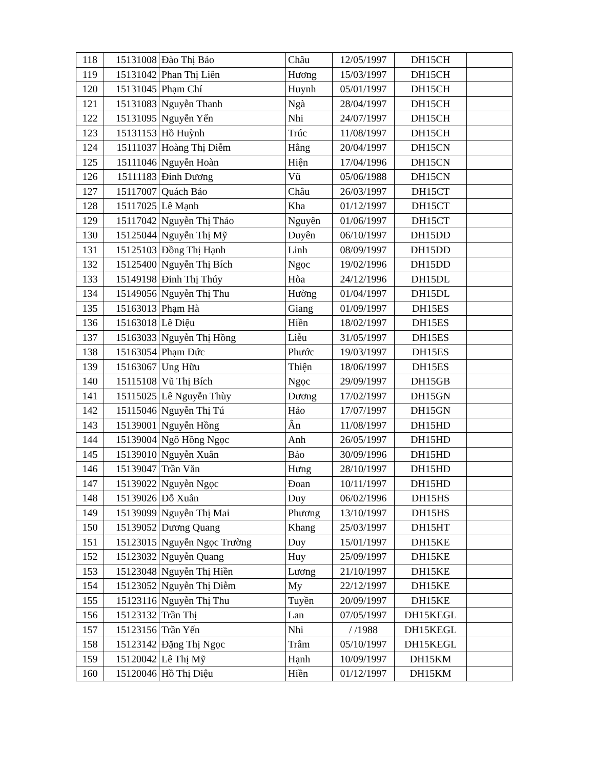| 118 | 15131008 | Đào Thị Bảo | Châu | 12/05/1997 | DH15CH | |
| 119 | 15131042 | Phan Thị Liên | Hương | 15/03/1997 | DH15CH | |
| 120 | 15131045 | Phạm Chí | Huynh | 05/01/1997 | DH15CH | |
| 121 | 15131083 | Nguyễn Thanh | Ngà | 28/04/1997 | DH15CH | |
| 122 | 15131095 | Nguyễn Yến | Nhi | 24/07/1997 | DH15CH | |
| 123 | 15131153 | Hồ Huỳnh | Trúc | 11/08/1997 | DH15CH | |
| 124 | 15111037 | Hoàng Thị Diễm | Hằng | 20/04/1997 | DH15CN | |
| 125 | 15111046 | Nguyễn Hoàn | Hiện | 17/04/1996 | DH15CN | |
| 126 | 15111183 | Đinh Dương | Vũ | 05/06/1988 | DH15CN | |
| 127 | 15117007 | Quách Bảo | Châu | 26/03/1997 | DH15CT | |
| 128 | 15117025 | Lê Mạnh | Kha | 01/12/1997 | DH15CT | |
| 129 | 15117042 | Nguyễn Thị Thảo | Nguyên | 01/06/1997 | DH15CT | |
| 130 | 15125044 | Nguyễn Thị Mỹ | Duyên | 06/10/1997 | DH15DD | |
| 131 | 15125103 | Đồng Thị Hạnh | Linh | 08/09/1997 | DH15DD | |
| 132 | 15125400 | Nguyễn Thị Bích | Ngọc | 19/02/1996 | DH15DD | |
| 133 | 15149198 | Đinh Thị Thúy | Hòa | 24/12/1996 | DH15DL | |
| 134 | 15149056 | Nguyễn Thị Thu | Hường | 01/04/1997 | DH15DL | |
| 135 | 15163013 | Phạm Hà | Giang | 01/09/1997 | DH15ES | |
| 136 | 15163018 | Lê Diệu | Hiền | 18/02/1997 | DH15ES | |
| 137 | 15163033 | Nguyễn Thị Hồng | Liễu | 31/05/1997 | DH15ES | |
| 138 | 15163054 | Phạm Đức | Phước | 19/03/1997 | DH15ES | |
| 139 | 15163067 | Ung Hữu | Thiện | 18/06/1997 | DH15ES | |
| 140 | 15115108 | Vũ Thị Bích | Ngọc | 29/09/1997 | DH15GB | |
| 141 | 15115025 | Lê Nguyễn Thùy | Dương | 17/02/1997 | DH15GN | |
| 142 | 15115046 | Nguyễn Thị Tú | Hảo | 17/07/1997 | DH15GN | |
| 143 | 15139001 | Nguyễn Hồng | Ân | 11/08/1997 | DH15HD | |
| 144 | 15139004 | Ngô Hồng Ngọc | Anh | 26/05/1997 | DH15HD | |
| 145 | 15139010 | Nguyễn Xuân | Bảo | 30/09/1996 | DH15HD | |
| 146 | 15139047 | Trần Văn | Hưng | 28/10/1997 | DH15HD | |
| 147 | 15139022 | Nguyễn Ngọc | Đoan | 10/11/1997 | DH15HD | |
| 148 | 15139026 | Đỗ Xuân | Duy | 06/02/1996 | DH15HS | |
| 149 | 15139099 | Nguyễn Thị Mai | Phương | 13/10/1997 | DH15HS | |
| 150 | 15139052 | Dương Quang | Khang | 25/03/1997 | DH15HT | |
| 151 | 15123015 | Nguyễn Ngọc Trường | Duy | 15/01/1997 | DH15KE | |
| 152 | 15123032 | Nguyễn Quang | Huy | 25/09/1997 | DH15KE | |
| 153 | 15123048 | Nguyễn Thị Hiền | Lương | 21/10/1997 | DH15KE | |
| 154 | 15123052 | Nguyễn Thị Diễm | My | 22/12/1997 | DH15KE | |
| 155 | 15123116 | Nguyễn Thị Thu | Tuyền | 20/09/1997 | DH15KE | |
| 156 | 15123132 | Trần Thị | Lan | 07/05/1997 | DH15KEGL | |
| 157 | 15123156 | Trần Yến | Nhi | / /1988 | DH15KEGL | |
| 158 | 15123142 | Đặng Thị Ngọc | Trâm | 05/10/1997 | DH15KEGL | |
| 159 | 15120042 | Lê Thị Mỹ | Hạnh | 10/09/1997 | DH15KM | |
| 160 | 15120046 | Hồ Thị Diệu | Hiền | 01/12/1997 | DH15KM | |